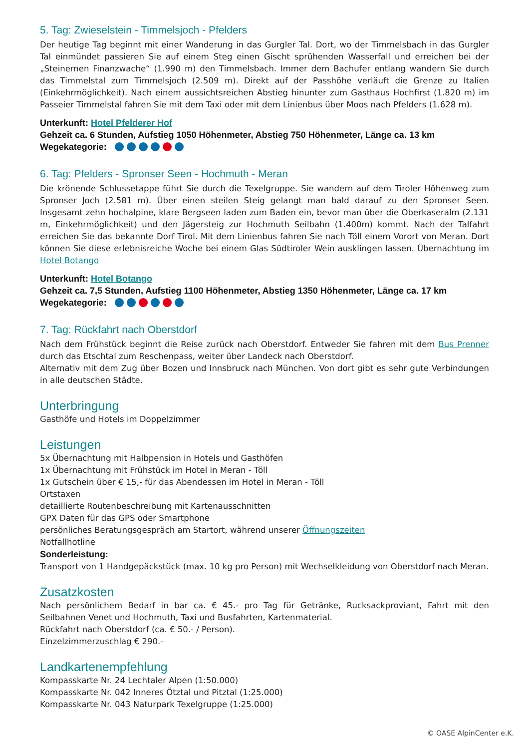5. Tag: Zwieselstein - Timmelsjoch - Pfelders
Der heutige Tag beginnt mit einer Wanderung in das Gurgler Tal. Dort, wo der Timmelsbach in das Gurgler Tal einmündet passieren Sie auf einem Steg einen Gischt sprühenden Wasserfall und erreichen bei der „Steinernen Finanzwache“ (1.990 m) den Timmelsbach. Immer dem Bachufer entlang wandern Sie durch das Timmelstal zum Timmelsjoch (2.509 m). Direkt auf der Passhöhe verläuft die Grenze zu Italien (Einkehrmöglichkeit). Nach einem aussichtsreichen Abstieg hinunter zum Gasthaus Hochfirst (1.820 m) im Passeier Timmelstal fahren Sie mit dem Taxi oder mit dem Linienbus über Moos nach Pfelders (1.628 m).
Unterkunft: Hotel Pfelderer Hof
Gehzeit ca. 6 Stunden, Aufstieg 1050 Höhenmeter, Abstieg 750 Höhenmeter, Länge ca. 13 km
Wegekategorie:
6. Tag: Pfelders - Spronser Seen - Hochmuth - Meran
Die krönende Schlussetappe führt Sie durch die Texelgruppe. Sie wandern auf dem Tiroler Höhenweg zum Spronser Joch (2.581 m). Über einen steilen Steig gelangt man bald darauf zu den Spronser Seen. Insgesamt zehn hochalpine, klare Bergseen laden zum Baden ein, bevor man über die Oberkaseralm (2.131 m, Einkehrmöglichkeit) und den Jägersteig zur Hochmuth Seilbahn (1.400m) kommt. Nach der Talfahrt erreichen Sie das bekannte Dorf Tirol. Mit dem Linienbus fahren Sie nach Töll einem Vorort von Meran. Dort können Sie diese erlebnisreiche Woche bei einem Glas Südtiroler Wein ausklingen lassen. Übernachtung im Hotel Botango
Unterkunft: Hotel Botango
Gehzeit ca. 7,5 Stunden, Aufstieg 1100 Höhenmeter, Abstieg 1350 Höhenmeter, Länge ca. 17 km
Wegekategorie:
7. Tag: Rückfahrt nach Oberstdorf
Nach dem Frühstück beginnt die Reise zurück nach Oberstdorf. Entweder Sie fahren mit dem Bus Prenner durch das Etschtal zum Reschenpass, weiter über Landeck nach Oberstdorf.
Alternativ mit dem Zug über Bozen und Innsbruck nach München. Von dort gibt es sehr gute Verbindungen in alle deutschen Städte.
Unterbringung
Gasthöfe und Hotels im Doppelzimmer
Leistungen
5x Übernachtung mit Halbpension in Hotels und Gasthöfen
1x Übernachtung mit Frühstück im Hotel in Meran - Töll
1x Gutschein über € 15,- für das Abendessen im Hotel in Meran - Töll
Ortstaxen
detaillierte Routenbeschreibung mit Kartenausschnitten
GPX Daten für das GPS oder Smartphone
persönliches Beratungsgespräch am Startort, während unserer Öffnungszeiten
Notfallhotline
Sonderleistung:
Transport von 1 Handgepäckstück (max. 10 kg pro Person) mit Wechselkleidung von Oberstdorf nach Meran.
Zusatzkosten
Nach persönlichem Bedarf in bar ca. € 45.- pro Tag für Getränke, Rucksackproviant, Fahrt mit den Seilbahnen Venet und Hochmuth, Taxi und Busfahrten, Kartenmaterial.
Rückfahrt nach Oberstdorf (ca. € 50.- / Person).
Einzelzimmerzuschlag € 290.-
Landkartenempfehlung
Kompasskarte Nr. 24 Lechtaler Alpen (1:50.000)
Kompasskarte Nr. 042 Inneres Ötztal und Pitztal (1:25.000)
Kompasskarte Nr. 043 Naturpark Texelgruppe (1:25.000)
© OASE AlpinCenter e.K.